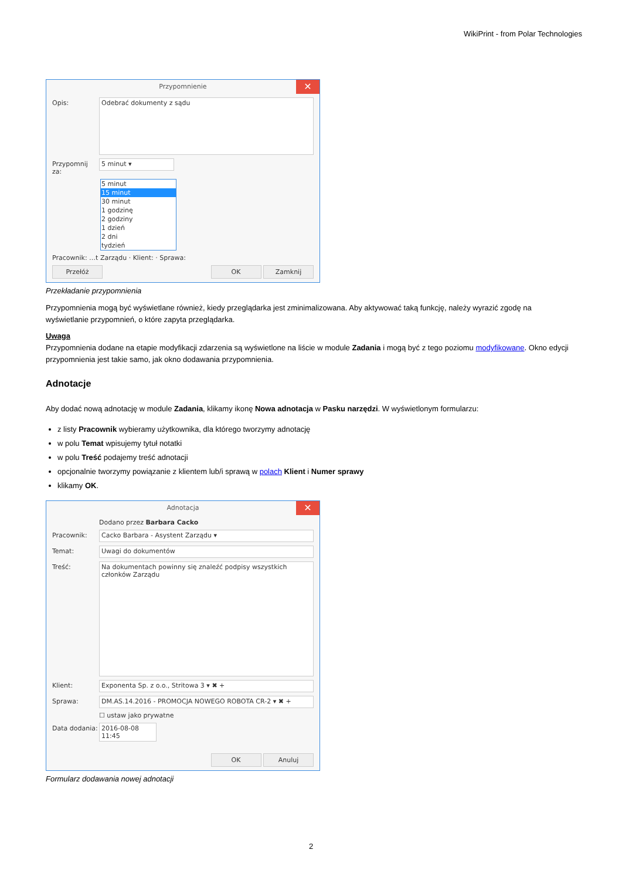WikiPrint - from Polar Technologies
Przypomnienie ✕
Opis:
Odebrać dokumenty z sądu
Przypomnij za:
5 minut ▾
5 minut
15 minut
30 minut
1 godzinę
2 godziny
1 dzień
2 dni
tydzień
Pracownik: …t Zarządu · Klient: · Sprawa:
Przełóż OK Zamknij
Przekładanie przypomnienia
Przypomnienia mogą być wyświetlane również, kiedy przeglądarka jest zminimalizowana. Aby aktywować taką funkcję, należy wyrazić zgodę na wyświetlanie przypomnień, o które zapyta przeglądarka.
Uwaga
Przypomnienia dodane na etapie modyfikacji zdarzenia są wyświetlone na liście w module Zadania i mogą być z tego poziomu modyfikowane. Okno edycji przypomnienia jest takie samo, jak okno dodawania przypomnienia.
Adnotacje
Aby dodać nową adnotację w module Zadania, klikamy ikonę Nowa adnotacja w Pasku narzędzi. W wyświetlonym formularzu:
z listy Pracownik wybieramy użytkownika, dla którego tworzymy adnotację
w polu Temat wpisujemy tytuł notatki
w polu Treść podajemy treść adnotacji
opcjonalnie tworzymy powiązanie z klientem lub/i sprawą w polach Klient i Numer sprawy
klikamy OK.
Adnotacja ✕
Dodano przez Barbara Cacko
Pracownik: Cacko Barbara - Asystent Zarządu ▾
Temat: Uwagi do dokumentów
Treść:
Na dokumentach powinny się znaleźć podpisy wszystkich członków Zarządu
Klient: Exponenta Sp. z o.o., Stritowa 3 ▾ ✖ +
Sprawa: DM.AS.14.2016 - PROMOCJA NOWEGO ROBOTA CR-2 ▾ ✖ +
☐ ustaw jako prywatne
Data dodania:
2016-08-08 11:45
OK Anuluj
Formularz dodawania nowej adnotacji
2